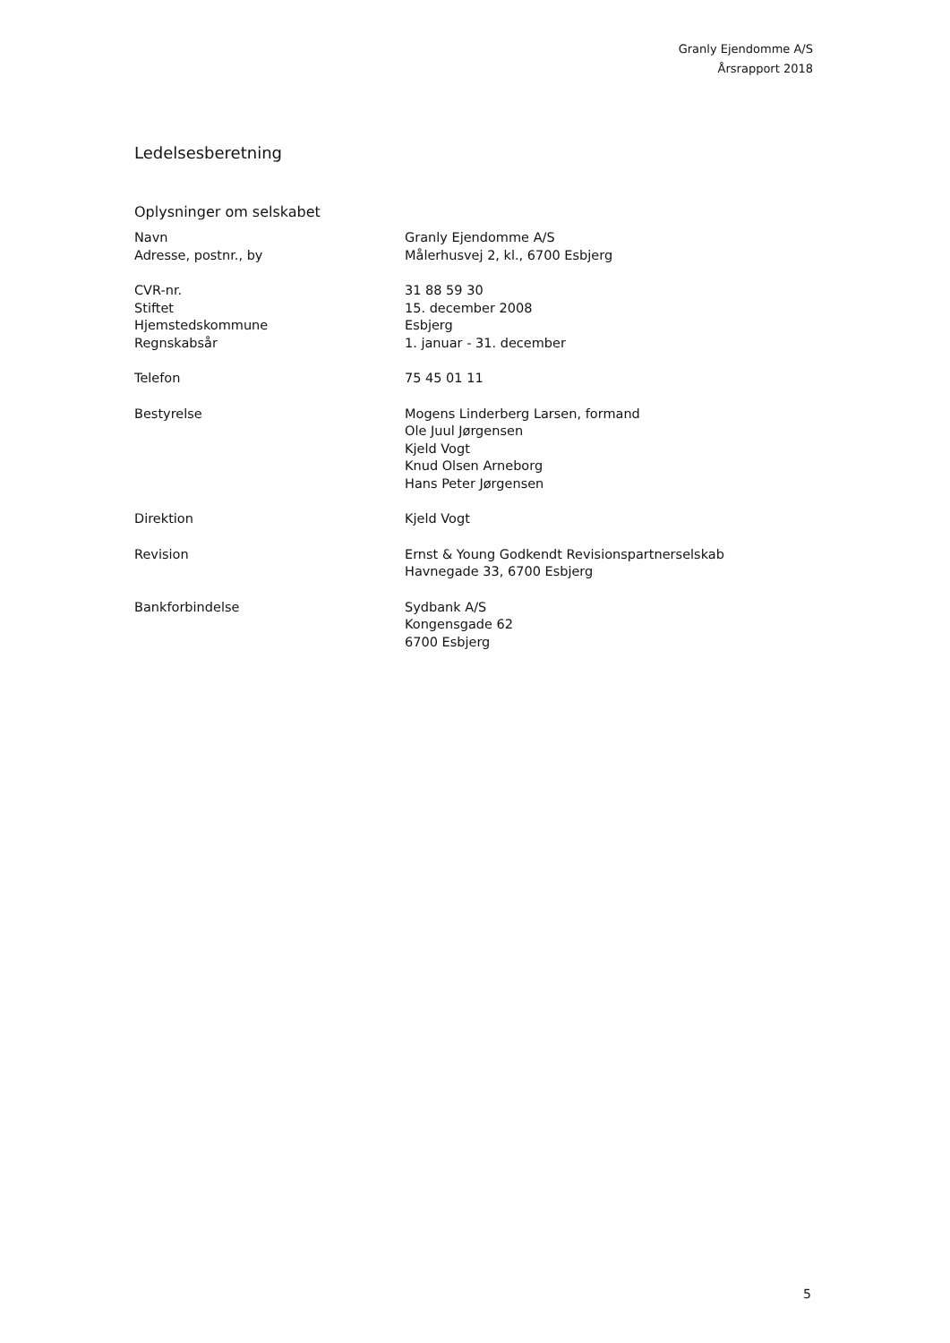Granly Ejendomme A/S
Årsrapport 2018
Ledelsesberetning
Oplysninger om selskabet
Navn Granly Ejendomme A/S
Adresse, postnr., by Målerhusvej 2, kl., 6700 Esbjerg
CVR-nr. 31 88 59 30
Stiftet 15. december 2008
Hjemstedskommune Esbjerg
Regnskabsår 1. januar - 31. december
Telefon 75 45 01 11
Bestyrelse Mogens Linderberg Larsen, formand
Ole Juul Jørgensen
Kjeld Vogt
Knud Olsen Arneborg
Hans Peter Jørgensen
Direktion Kjeld Vogt
Revision Ernst & Young Godkendt Revisionspartnerselskab
Havnegade 33, 6700 Esbjerg
Bankforbindelse Sydbank A/S
Kongensgade 62
6700 Esbjerg
5